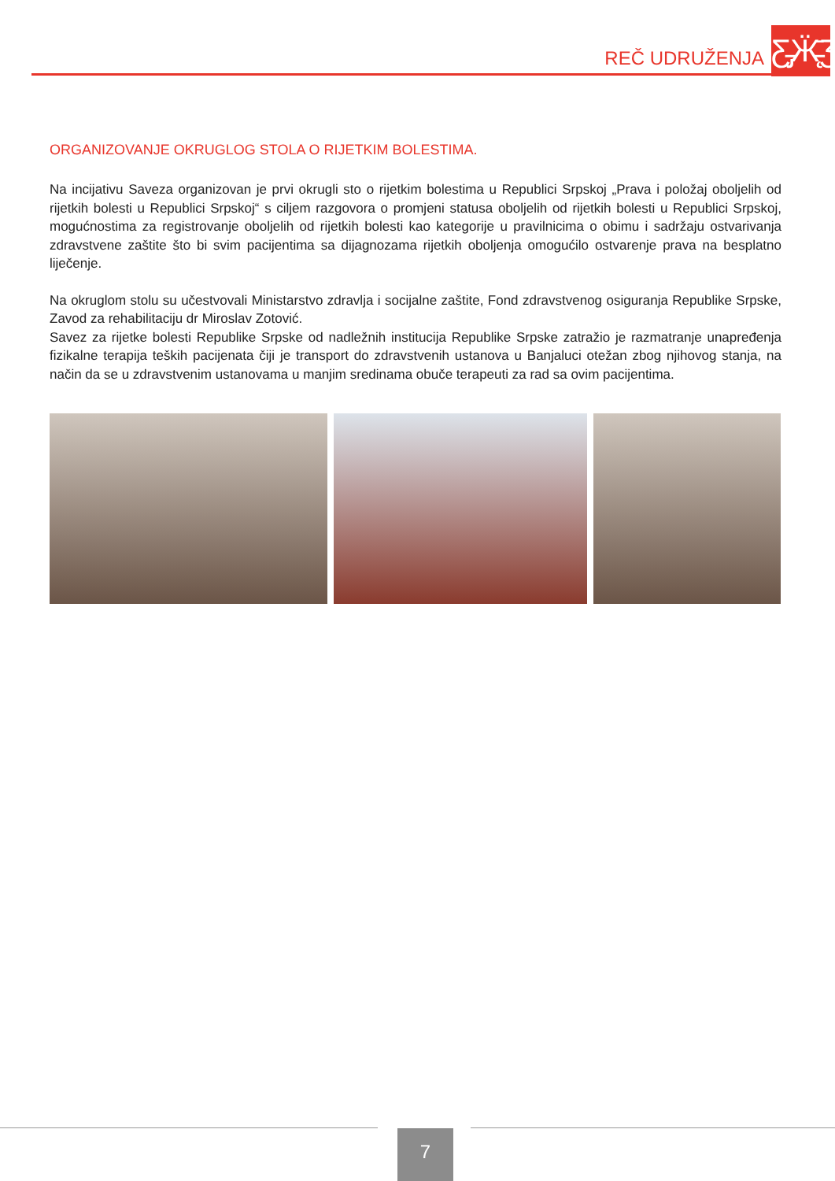REČ UDRUŽENJA
Ƹ̵̡Ӝ̵̨̄Ʒ
ORGANIZOVANJE OKRUGLOG STOLA O RIJETKIM BOLESTIMA.
Na incijativu Saveza organizovan je prvi okrugli sto o rijetkim bolestima u Republici Srpskoj „Prava i položaj oboljelih od rijetkih bolesti u Republici Srpskoj“ s ciljem razgovora o promjeni statusa oboljelih od rijetkih bolesti u Republici Srpskoj, mogućnostima za registrovanje oboljelih od rijetkih bolesti kao kategorije u pravilnicima o obimu i sadržaju ostvarivanja zdravstvene zaštite što bi svim pacijentima sa dijagnozama rijetkih oboljenja omogućilo ostvarenje prava na besplatno liječenje.
Na okruglom stolu su učestvovali Ministarstvo zdravlja i socijalne zaštite, Fond zdravstvenog osiguranja Republike Srpske, Zavod za rehabilitaciju dr Miroslav Zotović.
Savez za rijetke bolesti Republike Srpske od nadležnih institucija Republike Srpske zatražio je razmatranje unapređenja fizikalne terapija teških pacijenata čiji je transport do zdravstvenih ustanova u Banjaluci otežan zbog njihovog stanja, na način da se u zdravstvenim ustanovama u manjim sredinama obuče terapeuti za rad sa ovim pacijentima.
7